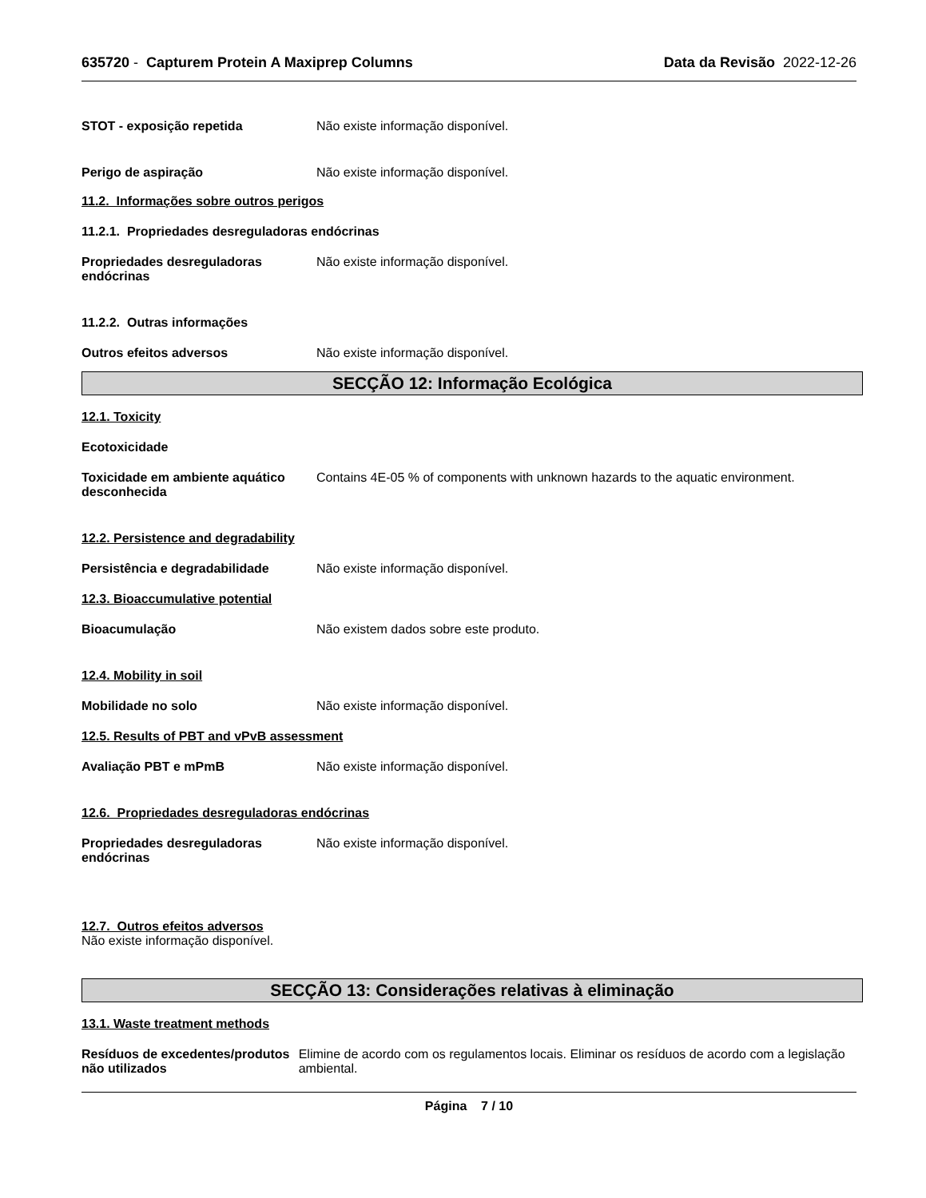635720 - Capturem Protein A Maxiprep Columns Data da Revisão 2022-12-26
STOT - exposição repetida Não existe informação disponível.
Perigo de aspiração Não existe informação disponível.
11.2. Informações sobre outros perigos
11.2.1. Propriedades desreguladoras endócrinas
Propriedades desreguladoras endócrinas
Não existe informação disponível.
11.2.2. Outras informações
Outros efeitos adversos Não existe informação disponível.
SECÇÃO 12: Informação Ecológica
12.1. Toxicity
Ecotoxicidade
Toxicidade em ambiente aquático desconhecida
Contains 4E-05 % of components with unknown hazards to the aquatic environment.
12.2. Persistence and degradability
Persistência e degradabilidade Não existe informação disponível.
12.3. Bioaccumulative potential
Bioacumulação Não existem dados sobre este produto.
12.4. Mobility in soil
Mobilidade no solo Não existe informação disponível.
12.5. Results of PBT and vPvB assessment
Avaliação PBT e mPmB Não existe informação disponível.
12.6. Propriedades desreguladoras endócrinas
Propriedades desreguladoras endócrinas
Não existe informação disponível.
12.7. Outros efeitos adversos
Não existe informação disponível.
SECÇÃO 13: Considerações relativas à eliminação
13.1. Waste treatment methods
Resíduos de excedentes/produtos não utilizados
Elimine de acordo com os regulamentos locais. Eliminar os resíduos de acordo com a legislação ambiental.
Página 7 / 10